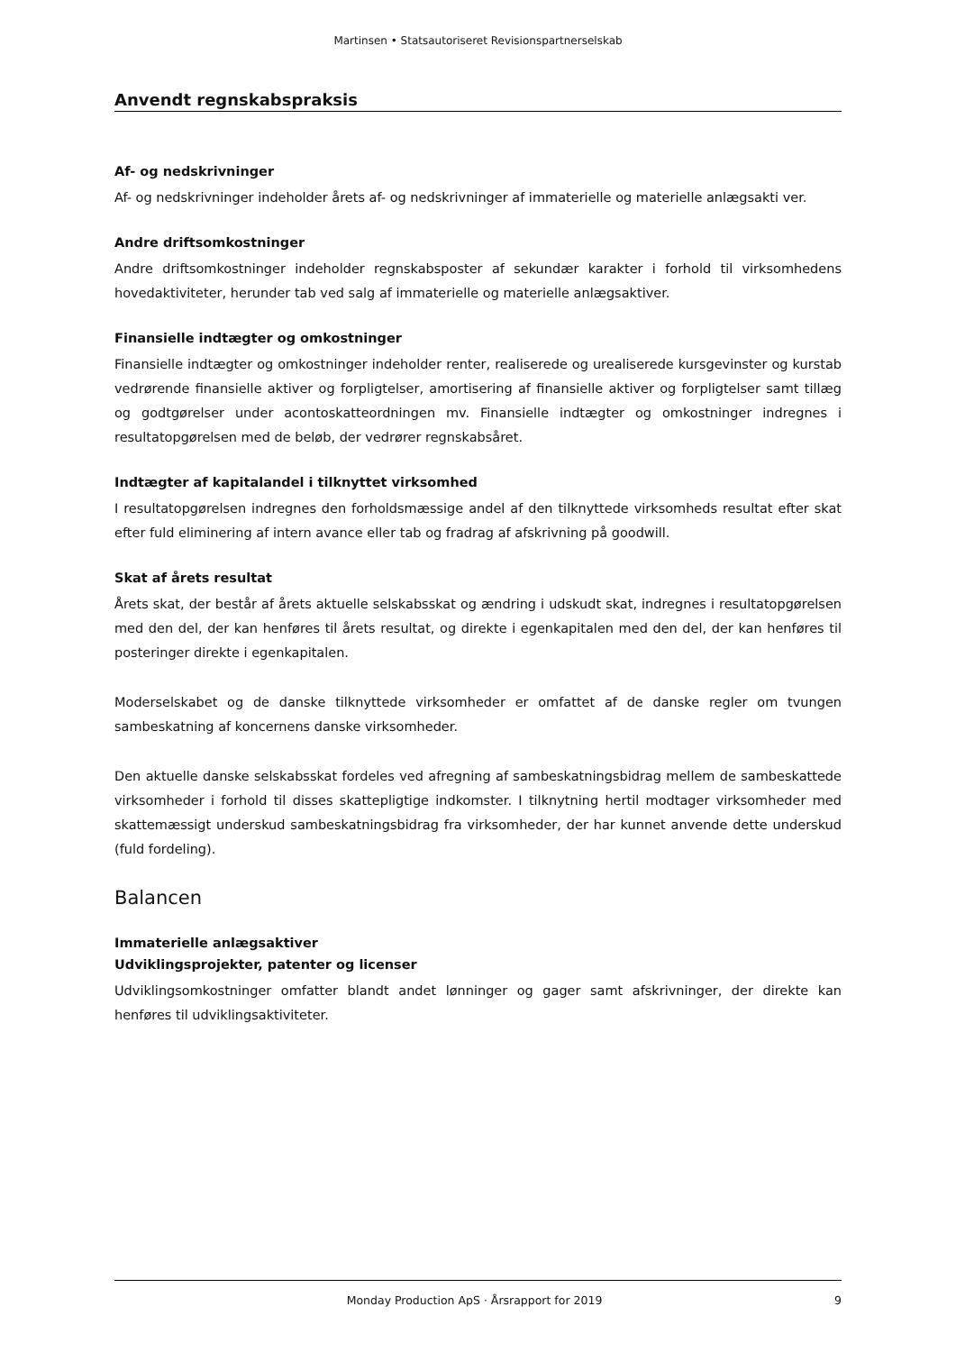Martinsen • Statsautoriseret Revisionspartnerselskab
Anvendt regnskabspraksis
Af- og nedskrivninger
Af- og nedskrivninger indeholder årets af- og nedskrivninger af immaterielle og materielle anlægsakti ver.
Andre driftsomkostninger
Andre driftsomkostninger indeholder regnskabsposter af sekundær karakter i forhold til virksomhedens hovedaktiviteter, herunder tab ved salg af immaterielle og materielle anlægsaktiver.
Finansielle indtægter og omkostninger
Finansielle indtægter og omkostninger indeholder renter, realiserede og urealiserede kursgevinster og kurstab vedrørende finansielle aktiver og forpligtelser, amortisering af finansielle aktiver og forpligtelser samt tillæg og godtgørelser under acontoskatteordningen mv. Finansielle indtægter og omkostninger indregnes i resultatopgørelsen med de beløb, der vedrører regnskabsåret.
Indtægter af kapitalandel i tilknyttet virksomhed
I resultatopgørelsen indregnes den forholdsmæssige andel af den tilknyttede virksomheds resultat efter skat efter fuld eliminering af intern avance eller tab og fradrag af afskrivning på goodwill.
Skat af årets resultat
Årets skat, der består af årets aktuelle selskabsskat og ændring i udskudt skat, indregnes i resultatopgørelsen med den del, der kan henføres til årets resultat, og direkte i egenkapitalen med den del, der kan henføres til posteringer direkte i egenkapitalen.
Moderselskabet og de danske tilknyttede virksomheder er omfattet af de danske regler om tvungen sambeskatning af koncernens danske virksomheder.
Den aktuelle danske selskabsskat fordeles ved afregning af sambeskatningsbidrag mellem de sambeskattede virksomheder i forhold til disses skattepligtige indkomster. I tilknytning hertil modtager virksomheder med skattemæssigt underskud sambeskatningsbidrag fra virksomheder, der har kunnet anvende dette underskud (fuld fordeling).
Balancen
Immaterielle anlægsaktiver
Udviklingsprojekter, patenter og licenser
Udviklingsomkostninger omfatter blandt andet lønninger og gager samt afskrivninger, der direkte kan henføres til udviklingsaktiviteter.
Monday Production ApS · Årsrapport for 2019 9